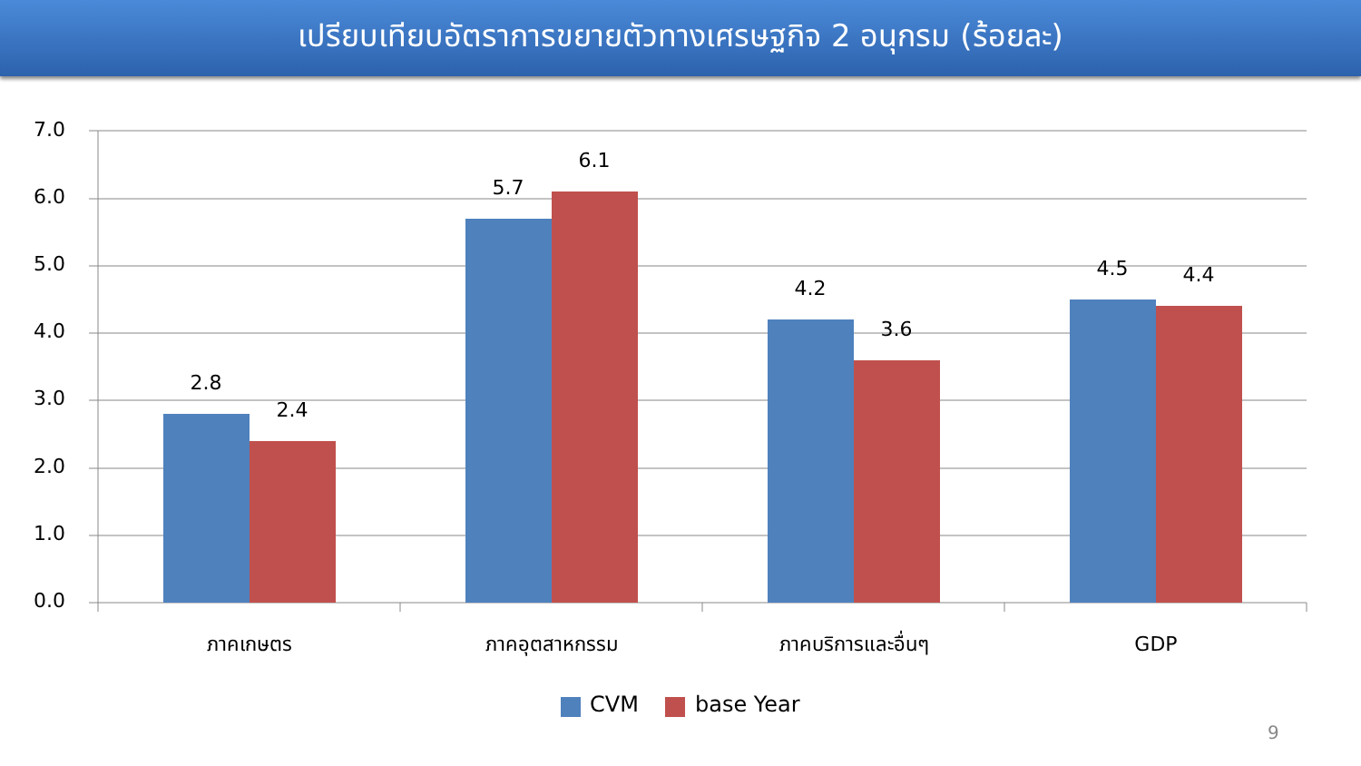เปรียบเทียบอัตราการขยายตัวทางเศรษฐกิจ 2 อนุกรม (ร้อยละ)
7.0
6.0
5.0
4.0
3.0
2.0
1.0
0.0
2.8
2.4
5.7
6.1
4.2
3.6
4.5
4.4
ภาคเกษตร
ภาคอุตสาหกรรม
ภาคบริการและอื่นๆ
GDP
CVM
base Year
9